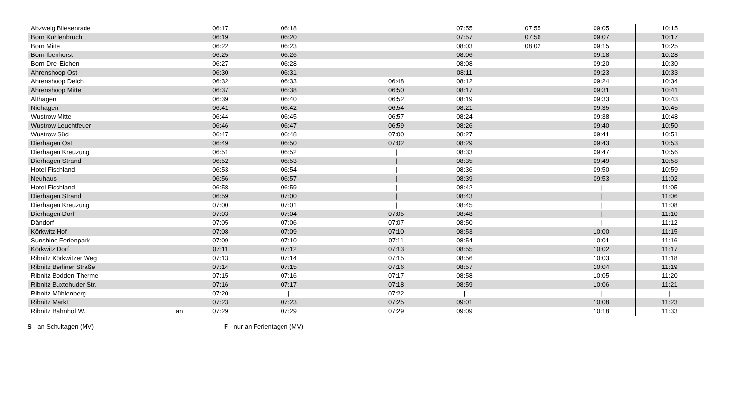| Abzweig Bliesenrade | | 06:17 | 06:18 | | | | 07:55 | 07:55 | 09:05 | 10:15 |
| Born Kuhlenbruch | | 06:19 | 06:20 | | | | 07:57 | 07:56 | 09:07 | 10:17 |
| Born Mitte | | 06:22 | 06:23 | | | | 08:03 | 08:02 | 09:15 | 10:25 |
| Born Ibenhorst | | 06:25 | 06:26 | | | | 08:06 | | 09:18 | 10:28 |
| Born Drei Eichen | | 06:27 | 06:28 | | | | 08:08 | | 09:20 | 10:30 |
| Ahrenshoop Ost | | 06:30 | 06:31 | | | | 08:11 | | 09:23 | 10:33 |
| Ahrenshoop Deich | | 06:32 | 06:33 | | | 06:48 | 08:12 | | 09:24 | 10:34 |
| Ahrenshoop Mitte | | 06:37 | 06:38 | | | 06:50 | 08:17 | | 09:31 | 10:41 |
| Althagen | | 06:39 | 06:40 | | | 06:52 | 08:19 | | 09:33 | 10:43 |
| Niehagen | | 06:41 | 06:42 | | | 06:54 | 08:21 | | 09:35 | 10:45 |
| Wustrow Mitte | | 06:44 | 06:45 | | | 06:57 | 08:24 | | 09:38 | 10:48 |
| Wustrow Leuchtfeuer | | 06:46 | 06:47 | | | 06:59 | 08:26 | | 09:40 | 10:50 |
| Wustrow Süd | | 06:47 | 06:48 | | | 07:00 | 08:27 | | 09:41 | 10:51 |
| Dierhagen Ost | | 06:49 | 06:50 | | | 07:02 | 08:29 | | 09:43 | 10:53 |
| Dierhagen Kreuzung | | 06:51 | 06:52 | | | / | 08:33 | | 09:47 | 10:56 |
| Dierhagen Strand | | 06:52 | 06:53 | | | / | 08:35 | | 09:49 | 10:58 |
| Hotel Fischland | | 06:53 | 06:54 | | | / | 08:36 | | 09:50 | 10:59 |
| Neuhaus | | 06:56 | 06:57 | | | / | 08:39 | | 09:53 | 11:02 |
| Hotel Fischland | | 06:58 | 06:59 | | | / | 08:42 | | / | 11:05 |
| Dierhagen Strand | | 06:59 | 07:00 | | | / | 08:43 | | / | 11:06 |
| Dierhagen Kreuzung | | 07:00 | 07:01 | | | / | 08:45 | | / | 11:08 |
| Dierhagen Dorf | | 07:03 | 07:04 | | | 07:05 | 08:48 | | / | 11:10 |
| Dändorf | | 07:05 | 07:06 | | | 07:07 | 08:50 | | / | 11:12 |
| Körkwitz Hof | | 07:08 | 07:09 | | | 07:10 | 08:53 | | 10:00 | 11:15 |
| Sunshine Ferienpark | | 07:09 | 07:10 | | | 07:11 | 08:54 | | 10:01 | 11:16 |
| Körkwitz Dorf | | 07:11 | 07:12 | | | 07:13 | 08:55 | | 10:02 | 11:17 |
| Ribnitz Körkwitzer Weg | | 07:13 | 07:14 | | | 07:15 | 08:56 | | 10:03 | 11:18 |
| Ribnitz Berliner Straße | | 07:14 | 07:15 | | | 07:16 | 08:57 | | 10:04 | 11:19 |
| Ribnitz Bodden-Therme | | 07:15 | 07:16 | | | 07:17 | 08:58 | | 10:05 | 11:20 |
| Ribnitz Buxtehuder Str. | | 07:16 | 07:17 | | | 07:18 | 08:59 | | 10:06 | 11:21 |
| Ribnitz Mühlenberg | | 07:20 | / | | | 07:22 | / | | / | / |
| Ribnitz Markt | | 07:23 | 07:23 | | | 07:25 | 09:01 | | 10:08 | 11:23 |
| Ribnitz Bahnhof W. | an | 07:29 | 07:29 | | | 07:29 | 09:09 | | 10:18 | 11:33 |
S - an Schultagen (MV) F - nur an Ferientagen (MV)